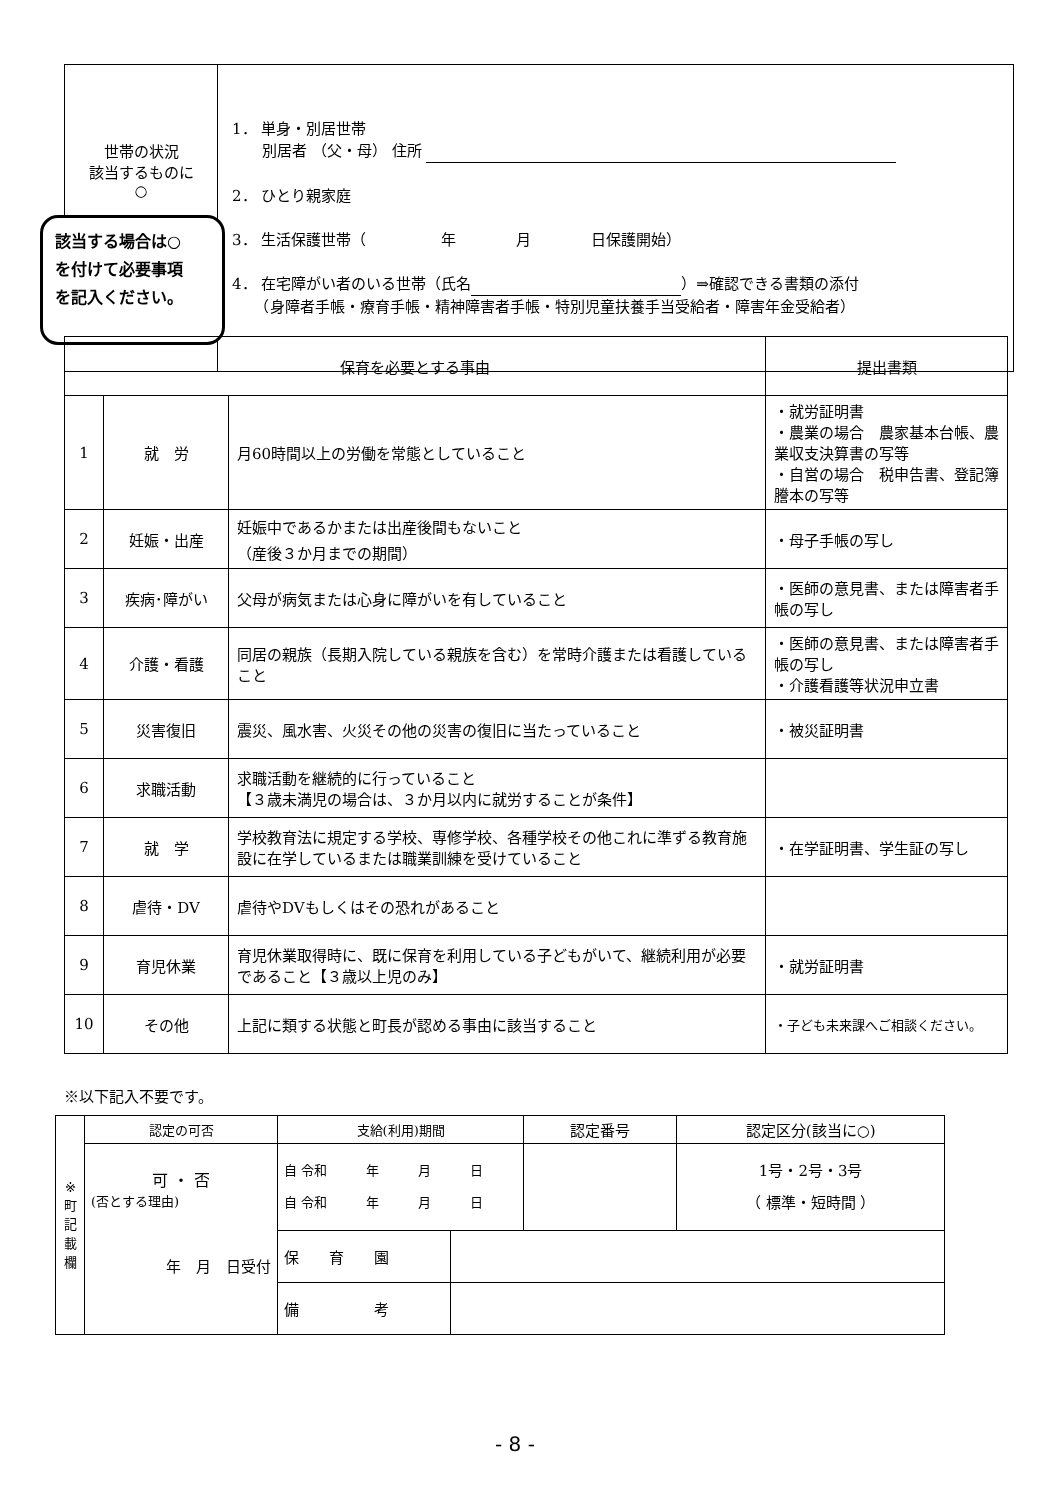| 世帯の状況 該当するものに ○ | 1． 単身・別居世帯 別居者 （父・母） 住所 2． ひとり親家庭 3． 生活保護世帯（ 年 月 日保護開始） 4． 在宅障がい者のいる世帯（氏名 ）⇒確認できる書類の添付 （身障者手帳・療育手帳・精神障害者手帳・特別児童扶養手当受給者・障害年金受給者） |
該当する場合は○
を付けて必要事項
を記入ください。
| 保育を必要とする事由 | | | 提出書類 |
| --- | --- | --- | --- |
| 1 | 就 労 | 月60時間以上の労働を常態としていること | ・就労証明書 ・農業の場合 農家基本台帳、農業収支決算書の写等 ・自営の場合 税申告書、登記簿謄本の写等 |
| 2 | 妊娠・出産 | 妊娠中であるかまたは出産後間もないこと （産後３か月までの期間） | ・母子手帳の写し |
| 3 | 疾病･障がい | 父母が病気または心身に障がいを有していること | ・医師の意見書、または障害者手帳の写し |
| 4 | 介護・看護 | 同居の親族（長期入院している親族を含む）を常時介護または看護していること | ・医師の意見書、または障害者手帳の写し ・介護看護等状況申立書 |
| 5 | 災害復旧 | 震災、風水害、火災その他の災害の復旧に当たっていること | ・被災証明書 |
| 6 | 求職活動 | 求職活動を継続的に行っていること 【３歳未満児の場合は、３か月以内に就労することが条件】 | |
| 7 | 就 学 | 学校教育法に規定する学校、専修学校、各種学校その他これに準ずる教育施設に在学しているまたは職業訓練を受けていること | ・在学証明書、学生証の写し |
| 8 | 虐待・DV | 虐待やDVもしくはその恐れがあること | |
| 9 | 育児休業 | 育児休業取得時に、既に保育を利用している子どもがいて、継続利用が必要であること【３歳以上児のみ】 | ・就労証明書 |
| 10 | その他 | 上記に類する状態と町長が認める事由に該当すること | ・子ども未来課へご相談ください。 |
※以下記入不要です。
| ※ 町 記 載 欄 | 認定の可否 | 支給(利用)期間 | | 認定番号 | 認定区分(該当に○) |
| | 可 ・ 否 (否とする理由) 年 月 日受付 | 自 令和 年 月 日 自 令和 年 月 日 | | | 1号・2号・3号 （ 標準・短時間 ） |
| | | 保 育 園 | | | |
| | | 備 考 | | | |
- 8 -